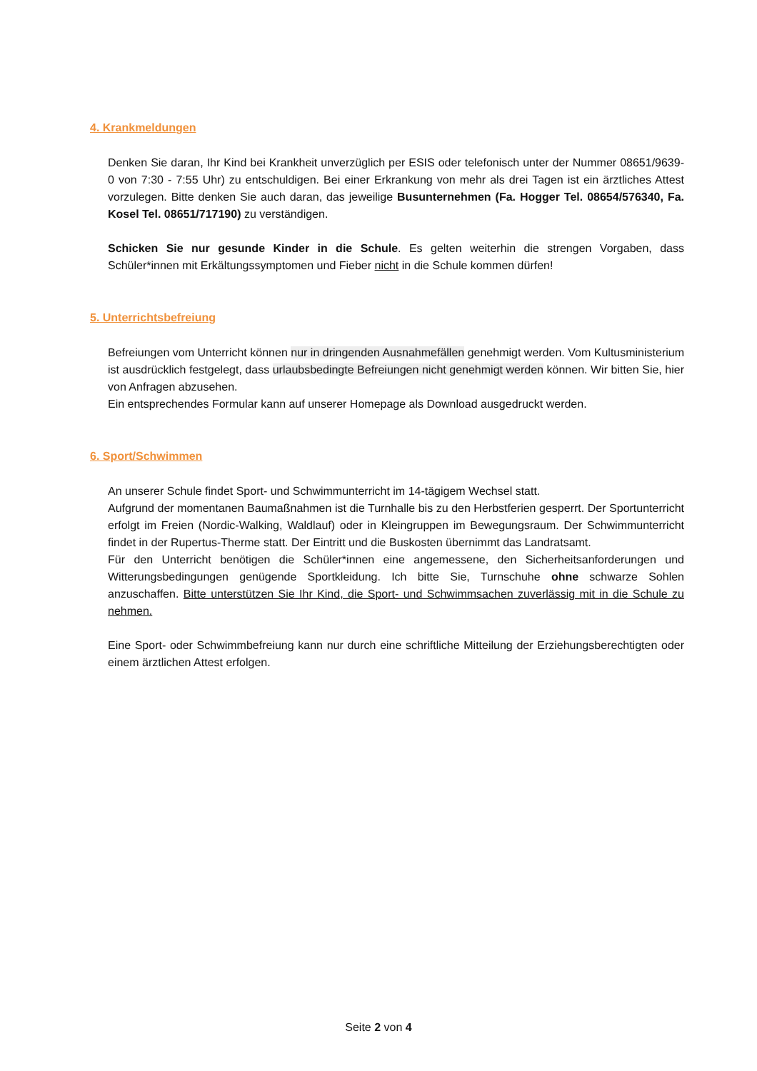4. Krankmeldungen
Denken Sie daran, Ihr Kind bei Krankheit unverzüglich per ESIS oder telefonisch unter der Nummer 08651/9639-0 von 7:30 - 7:55 Uhr) zu entschuldigen. Bei einer Erkrankung von mehr als drei Tagen ist ein ärztliches Attest vorzulegen. Bitte denken Sie auch daran, das jeweilige Busunternehmen (Fa. Hogger Tel. 08654/576340, Fa. Kosel Tel. 08651/717190) zu verständigen.
Schicken Sie nur gesunde Kinder in die Schule. Es gelten weiterhin die strengen Vorgaben, dass Schüler*innen mit Erkältungssymptomen und Fieber nicht in die Schule kommen dürfen!
5. Unterrichtsbefreiung
Befreiungen vom Unterricht können nur in dringenden Ausnahmefällen genehmigt werden. Vom Kultusministerium ist ausdrücklich festgelegt, dass urlaubsbedingte Befreiungen nicht genehmigt werden können. Wir bitten Sie, hier von Anfragen abzusehen.
Ein entsprechendes Formular kann auf unserer Homepage als Download ausgedruckt werden.
6. Sport/Schwimmen
An unserer Schule findet Sport- und Schwimmunterricht im 14-tägigem Wechsel statt.
Aufgrund der momentanen Baumaßnahmen ist die Turnhalle bis zu den Herbstferien gesperrt. Der Sportunterricht erfolgt im Freien (Nordic-Walking, Waldlauf) oder in Kleingruppen im Bewegungsraum. Der Schwimmunterricht findet in der Rupertus-Therme statt. Der Eintritt und die Buskosten übernimmt das Landratsamt.
Für den Unterricht benötigen die Schüler*innen eine angemessene, den Sicherheitsanforderungen und Witterungsbedingungen genügende Sportkleidung. Ich bitte Sie, Turnschuhe ohne schwarze Sohlen anzuschaffen. Bitte unterstützen Sie Ihr Kind, die Sport- und Schwimmsachen zuverlässig mit in die Schule zu nehmen.
Eine Sport- oder Schwimmbefreiung kann nur durch eine schriftliche Mitteilung der Erziehungsberechtigten oder einem ärztlichen Attest erfolgen.
Seite 2 von 4